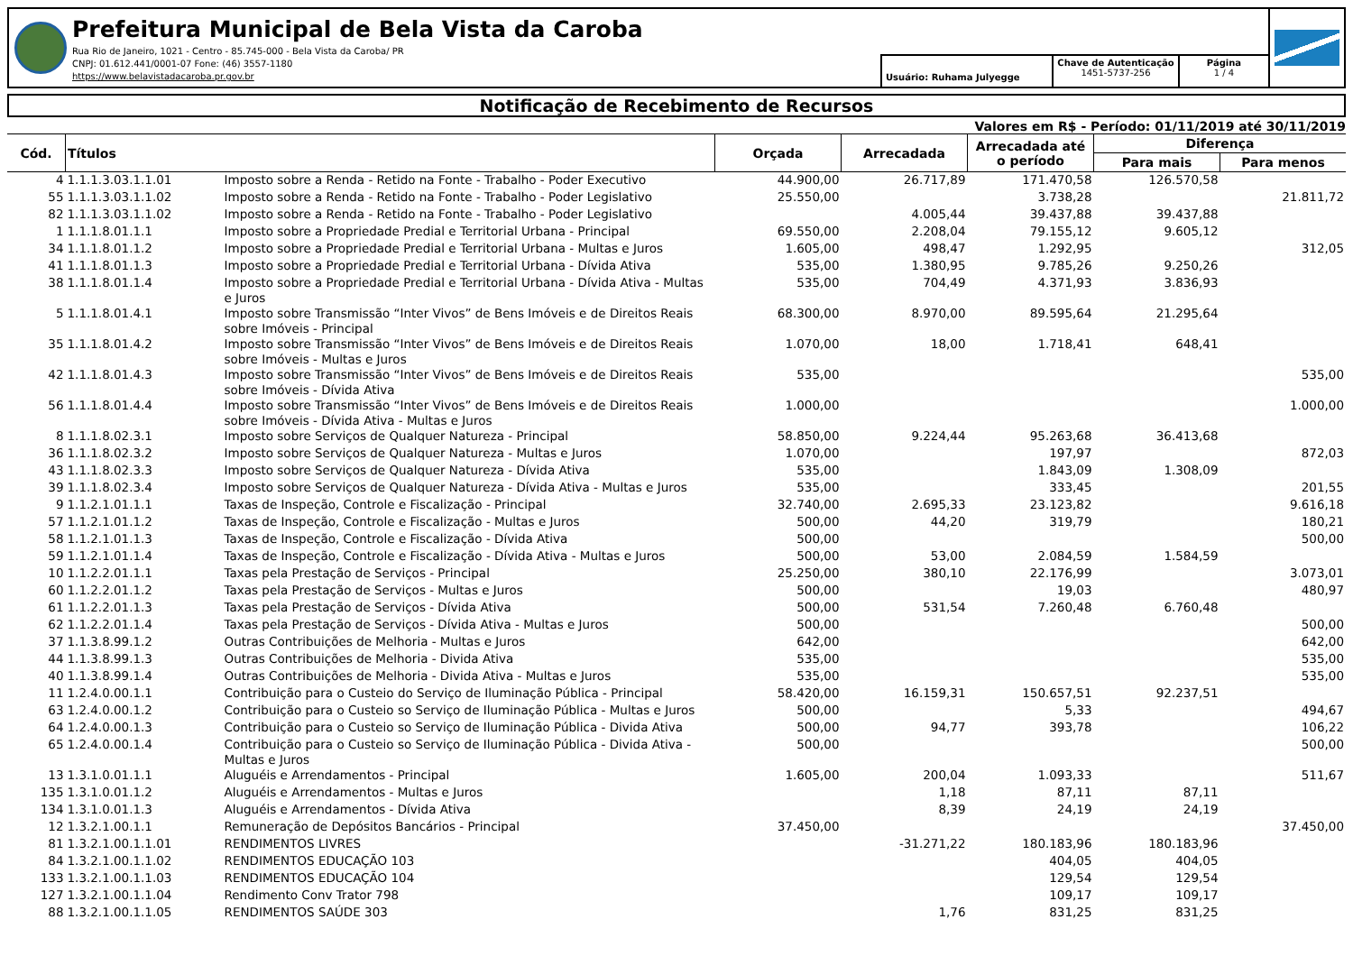Prefeitura Municipal de Bela Vista da Caroba
Rua Rio de Janeiro, 1021 - Centro - 85.745-000 - Bela Vista da Caroba/ PR
CNPJ: 01.612.441/0001-07 Fone: (46) 3557-1180
https://www.belavistadacaroba.pr.gov.br
Usuário: Ruhama Julyegge
Chave de Autenticação
1451-5737-256
Página
1 / 4
Notificação de Recebimento de Recursos
Valores em R$ - Período: 01/11/2019 até 30/11/2019
| Cód. | Títulos | | Orçada | Arrecadada | Arrecadada até o período | Diferença | |
| --- | --- | --- | --- | --- | --- | --- | --- |
| | | | | | | Para mais | Para menos |
| 4 | 1.1.1.3.03.1.1.01 | Imposto sobre a Renda - Retido na Fonte - Trabalho - Poder Executivo | 44.900,00 | 26.717,89 | 171.470,58 | 126.570,58 | |
| 55 | 1.1.1.3.03.1.1.02 | Imposto sobre a Renda - Retido na Fonte - Trabalho - Poder Legislativo | 25.550,00 | | 3.738,28 | | 21.811,72 |
| 82 | 1.1.1.3.03.1.1.02 | Imposto sobre a Renda - Retido na Fonte - Trabalho - Poder Legislativo | | 4.005,44 | 39.437,88 | 39.437,88 | |
| 1 | 1.1.1.8.01.1.1 | Imposto sobre a Propriedade Predial e Territorial Urbana - Principal | 69.550,00 | 2.208,04 | 79.155,12 | 9.605,12 | |
| 34 | 1.1.1.8.01.1.2 | Imposto sobre a Propriedade Predial e Territorial Urbana - Multas e Juros | 1.605,00 | 498,47 | 1.292,95 | | 312,05 |
| 41 | 1.1.1.8.01.1.3 | Imposto sobre a Propriedade Predial e Territorial Urbana - Dívida Ativa | 535,00 | 1.380,95 | 9.785,26 | 9.250,26 | |
| 38 | 1.1.1.8.01.1.4 | Imposto sobre a Propriedade Predial e Territorial Urbana - Dívida Ativa - Multas e Juros | 535,00 | 704,49 | 4.371,93 | 3.836,93 | |
| 5 | 1.1.1.8.01.4.1 | Imposto sobre Transmissão “Inter Vivos” de Bens Imóveis e de Direitos Reais sobre Imóveis - Principal | 68.300,00 | 8.970,00 | 89.595,64 | 21.295,64 | |
| 35 | 1.1.1.8.01.4.2 | Imposto sobre Transmissão “Inter Vivos” de Bens Imóveis e de Direitos Reais sobre Imóveis - Multas e Juros | 1.070,00 | 18,00 | 1.718,41 | 648,41 | |
| 42 | 1.1.1.8.01.4.3 | Imposto sobre Transmissão “Inter Vivos” de Bens Imóveis e de Direitos Reais sobre Imóveis - Dívida Ativa | 535,00 | | | | 535,00 |
| 56 | 1.1.1.8.01.4.4 | Imposto sobre Transmissão “Inter Vivos” de Bens Imóveis e de Direitos Reais sobre Imóveis - Dívida Ativa - Multas e Juros | 1.000,00 | | | | 1.000,00 |
| 8 | 1.1.1.8.02.3.1 | Imposto sobre Serviços de Qualquer Natureza - Principal | 58.850,00 | 9.224,44 | 95.263,68 | 36.413,68 | |
| 36 | 1.1.1.8.02.3.2 | Imposto sobre Serviços de Qualquer Natureza - Multas e Juros | 1.070,00 | | 197,97 | | 872,03 |
| 43 | 1.1.1.8.02.3.3 | Imposto sobre Serviços de Qualquer Natureza - Dívida Ativa | 535,00 | | 1.843,09 | 1.308,09 | |
| 39 | 1.1.1.8.02.3.4 | Imposto sobre Serviços de Qualquer Natureza - Dívida Ativa - Multas e Juros | 535,00 | | 333,45 | | 201,55 |
| 9 | 1.1.2.1.01.1.1 | Taxas de Inspeção, Controle e Fiscalização - Principal | 32.740,00 | 2.695,33 | 23.123,82 | | 9.616,18 |
| 57 | 1.1.2.1.01.1.2 | Taxas de Inspeção, Controle e Fiscalização - Multas e Juros | 500,00 | 44,20 | 319,79 | | 180,21 |
| 58 | 1.1.2.1.01.1.3 | Taxas de Inspeção, Controle e Fiscalização - Dívida Ativa | 500,00 | | | | 500,00 |
| 59 | 1.1.2.1.01.1.4 | Taxas de Inspeção, Controle e Fiscalização - Dívida Ativa - Multas e Juros | 500,00 | 53,00 | 2.084,59 | 1.584,59 | |
| 10 | 1.1.2.2.01.1.1 | Taxas pela Prestação de Serviços - Principal | 25.250,00 | 380,10 | 22.176,99 | | 3.073,01 |
| 60 | 1.1.2.2.01.1.2 | Taxas pela Prestação de Serviços - Multas e Juros | 500,00 | | 19,03 | | 480,97 |
| 61 | 1.1.2.2.01.1.3 | Taxas pela Prestação de Serviços - Dívida Ativa | 500,00 | 531,54 | 7.260,48 | 6.760,48 | |
| 62 | 1.1.2.2.01.1.4 | Taxas pela Prestação de Serviços - Dívida Ativa - Multas e Juros | 500,00 | | | | 500,00 |
| 37 | 1.1.3.8.99.1.2 | Outras Contribuições de Melhoria - Multas e Juros | 642,00 | | | | 642,00 |
| 44 | 1.1.3.8.99.1.3 | Outras Contribuições de Melhoria - Divida Ativa | 535,00 | | | | 535,00 |
| 40 | 1.1.3.8.99.1.4 | Outras Contribuições de Melhoria - Divida Ativa - Multas e Juros | 535,00 | | | | 535,00 |
| 11 | 1.2.4.0.00.1.1 | Contribuição para o Custeio do Serviço de Iluminação Pública - Principal | 58.420,00 | 16.159,31 | 150.657,51 | 92.237,51 | |
| 63 | 1.2.4.0.00.1.2 | Contribuição para o Custeio so Serviço de Iluminação Pública - Multas e Juros | 500,00 | | 5,33 | | 494,67 |
| 64 | 1.2.4.0.00.1.3 | Contribuição para o Custeio so Serviço de Iluminação Pública - Divida Ativa | 500,00 | 94,77 | 393,78 | | 106,22 |
| 65 | 1.2.4.0.00.1.4 | Contribuição para o Custeio so Serviço de Iluminação Pública - Divida Ativa - Multas e Juros | 500,00 | | | | 500,00 |
| 13 | 1.3.1.0.01.1.1 | Aluguéis e Arrendamentos - Principal | 1.605,00 | 200,04 | 1.093,33 | | 511,67 |
| 135 | 1.3.1.0.01.1.2 | Aluguéis e Arrendamentos - Multas e Juros | | 1,18 | 87,11 | 87,11 | |
| 134 | 1.3.1.0.01.1.3 | Aluguéis e Arrendamentos - Dívida Ativa | | 8,39 | 24,19 | 24,19 | |
| 12 | 1.3.2.1.00.1.1 | Remuneração de Depósitos Bancários - Principal | 37.450,00 | | | | 37.450,00 |
| 81 | 1.3.2.1.00.1.1.01 | RENDIMENTOS LIVRES | | -31.271,22 | 180.183,96 | 180.183,96 | |
| 84 | 1.3.2.1.00.1.1.02 | RENDIMENTOS EDUCAÇÃO 103 | | | 404,05 | 404,05 | |
| 133 | 1.3.2.1.00.1.1.03 | RENDIMENTOS EDUCAÇÃO 104 | | | 129,54 | 129,54 | |
| 127 | 1.3.2.1.00.1.1.04 | Rendimento Conv Trator 798 | | | 109,17 | 109,17 | |
| 88 | 1.3.2.1.00.1.1.05 | RENDIMENTOS SAÚDE 303 | | 1,76 | 831,25 | 831,25 | |